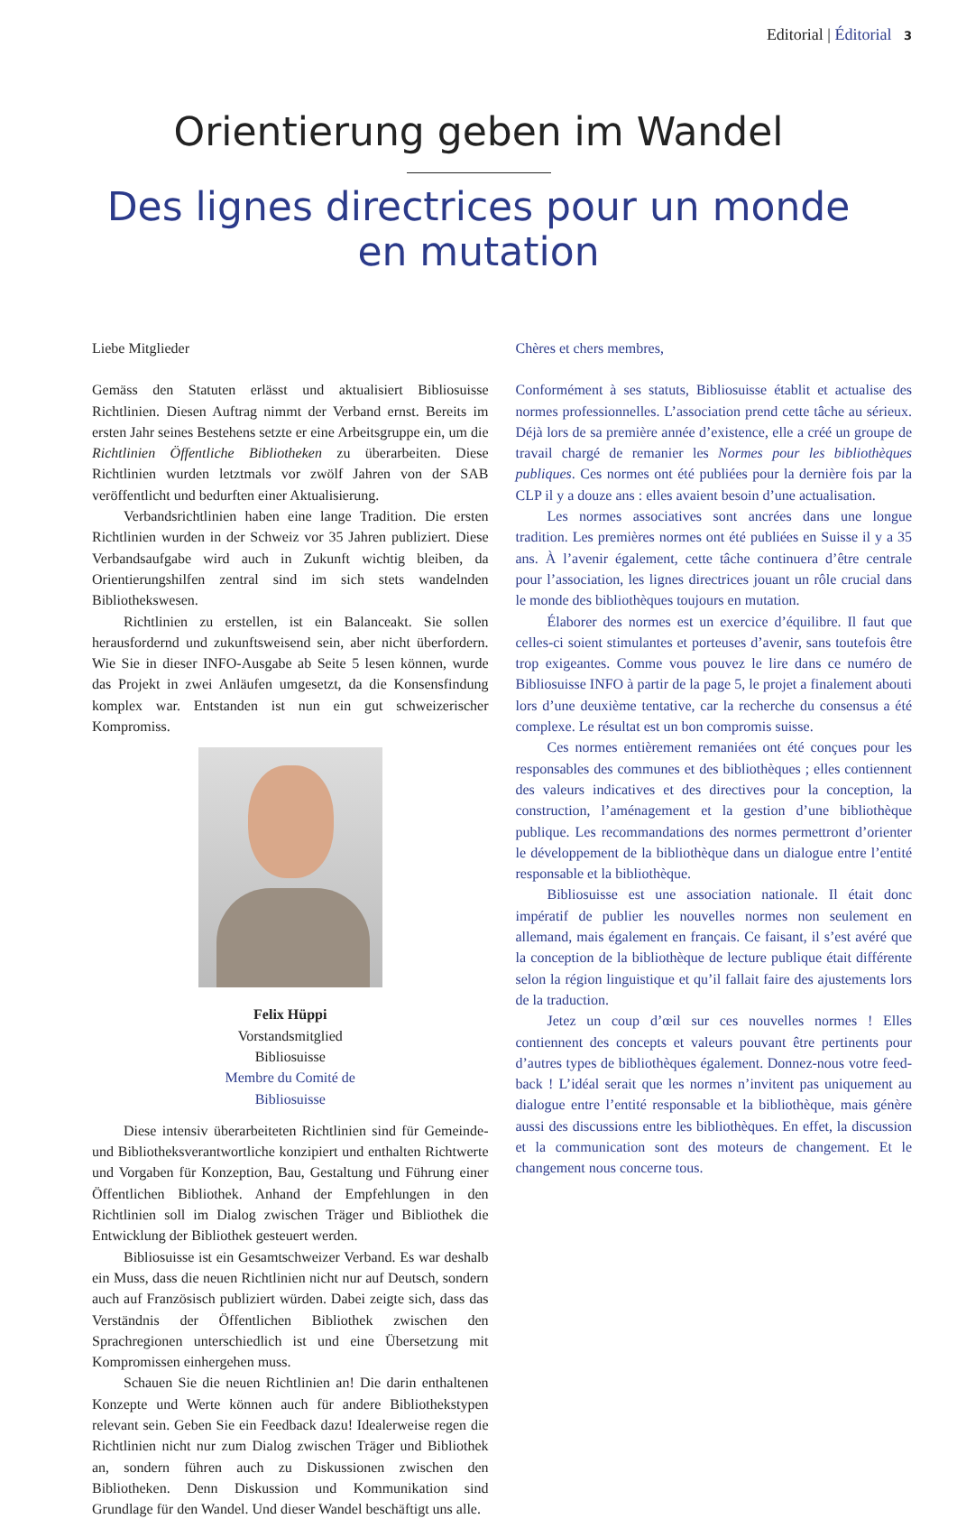Editorial | Éditorial 3
Orientierung geben im Wandel
Des lignes directrices pour un monde
en mutation
Liebe Mitglieder
Gemäss den Statuten erlässt und aktualisiert Bibliosuisse Richtlinien. Diesen Auftrag nimmt der Verband ernst. Bereits im ersten Jahr seines Bestehens setzte er eine Arbeitsgruppe ein, um die Richtlinien Öffentliche Bibliotheken zu überarbeiten. Diese Richtlinien wurden letztmals vor zwölf Jahren von der SAB veröffentlicht und bedurften einer Aktualisierung.
Verbandsrichtlinien haben eine lange Tradition. Die ersten Richtlinien wurden in der Schweiz vor 35 Jahren publiziert. Diese Verbandsaufgabe wird auch in Zukunft wichtig bleiben, da Orientierungshilfen zentral sind im sich stets wandelnden Bibliothekswesen.
Richtlinien zu erstellen, ist ein Balanceakt. Sie sollen herausfordernd und zukunftsweisend sein, aber nicht überfordern. Wie Sie in dieser INFO-Ausgabe ab Seite 5 lesen können, wurde das Projekt in zwei Anläufen umgesetzt, da die Konsensfindung komplex war. Entstanden ist nun ein gut schweizerischer Kompromiss.
Felix Hüppi
Vorstandsmitglied
Bibliosuisse
Membre du Comité de
Bibliosuisse
Diese intensiv überarbeiteten Richtlinien sind für Gemeinde- und Bibliotheksverantwortliche konzipiert und enthalten Richtwerte und Vorgaben für Konzeption, Bau, Gestaltung und Führung einer Öffentlichen Bibliothek. Anhand der Empfehlungen in den Richtlinien soll im Dialog zwischen Träger und Bibliothek die Entwicklung der Bibliothek gesteuert werden.
Bibliosuisse ist ein Gesamtschweizer Verband. Es war deshalb ein Muss, dass die neuen Richtlinien nicht nur auf Deutsch, sondern auch auf Französisch publiziert würden. Dabei zeigte sich, dass das Verständnis der Öffentlichen Bibliothek zwischen den Sprachregionen unterschiedlich ist und eine Übersetzung mit Kompromissen einhergehen muss.
Schauen Sie die neuen Richtlinien an! Die darin enthaltenen Konzepte und Werte können auch für andere Bibliothekstypen relevant sein. Geben Sie ein Feedback dazu! Idealerweise regen die Richtlinien nicht nur zum Dialog zwischen Träger und Bibliothek an, sondern führen auch zu Diskussionen zwischen den Bibliotheken. Denn Diskussion und Kommunikation sind Grundlage für den Wandel. Und dieser Wandel beschäftigt uns alle.
Chères et chers membres,
Conformément à ses statuts, Bibliosuisse établit et actualise des normes professionnelles. L’association prend cette tâche au sérieux. Déjà lors de sa première année d’existence, elle a créé un groupe de travail chargé de remanier les Normes pour les bibliothèques publiques. Ces normes ont été publiées pour la dernière fois par la CLP il y a douze ans : elles avaient besoin d’une actualisation.
Les normes associatives sont ancrées dans une longue tradition. Les premières normes ont été publiées en Suisse il y a 35 ans. À l’avenir également, cette tâche continuera d’être centrale pour l’association, les lignes directrices jouant un rôle crucial dans le monde des bibliothèques toujours en mutation.
Élaborer des normes est un exercice d’équilibre. Il faut que celles-ci soient stimulantes et porteuses d’avenir, sans toutefois être trop exigeantes. Comme vous pouvez le lire dans ce numéro de Bibliosuisse INFO à partir de la page 5, le projet a finalement abouti lors d’une deuxième tentative, car la recherche du consensus a été complexe. Le résultat est un bon compromis suisse.
Ces normes entièrement remaniées ont été conçues pour les responsables des communes et des bibliothèques ; elles contiennent des valeurs indicatives et des directives pour la conception, la construction, l’aménagement et la gestion d’une bibliothèque publique. Les recommandations des normes permettront d’orienter le développement de la bibliothèque dans un dialogue entre l’entité responsable et la bibliothèque.
Bibliosuisse est une association nationale. Il était donc impératif de publier les nouvelles normes non seulement en allemand, mais également en français. Ce faisant, il s’est avéré que la conception de la bibliothèque de lecture publique était différente selon la région linguistique et qu’il fallait faire des ajustements lors de la traduction.
Jetez un coup d’œil sur ces nouvelles normes ! Elles contiennent des concepts et valeurs pouvant être pertinents pour d’autres types de bibliothèques également. Donnez-nous votre feed-back ! L’idéal serait que les normes n’invitent pas uniquement au dialogue entre l’entité responsable et la bibliothèque, mais génère aussi des discussions entre les bibliothèques. En effet, la discussion et la communication sont des moteurs de changement. Et le changement nous concerne tous.